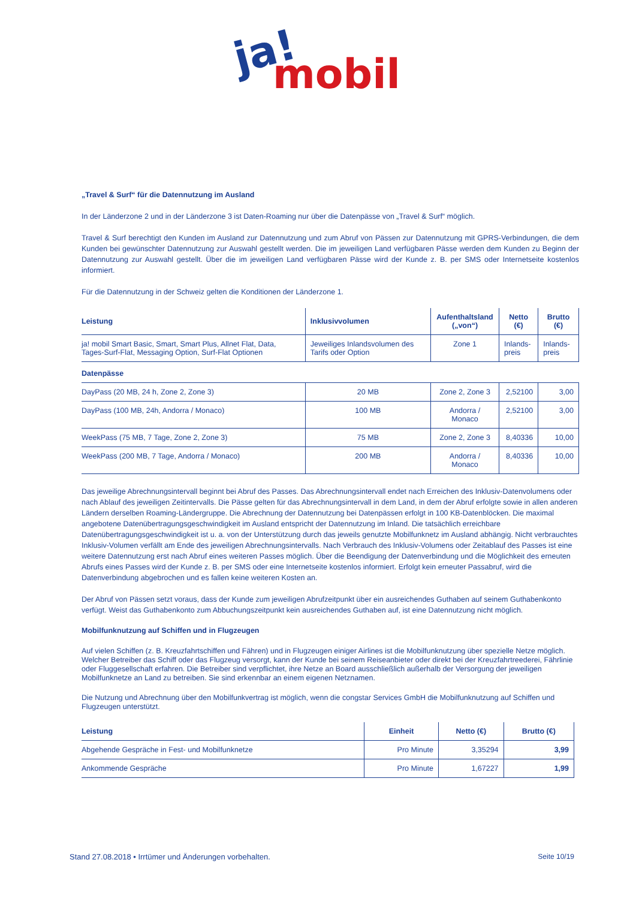ja!
mobil
„Travel & Surf“ für die Datennutzung im Ausland
In der Länderzone 2 und in der Länderzone 3 ist Daten-Roaming nur über die Datenpässe von „Travel & Surf“ möglich.
Travel & Surf berechtigt den Kunden im Ausland zur Datennutzung und zum Abruf von Pässen zur Datennutzung mit GPRS-Verbindungen, die dem Kunden bei gewünschter Datennutzung zur Auswahl gestellt werden. Die im jeweiligen Land verfügbaren Pässe werden dem Kunden zu Beginn der Datennutzung zur Auswahl gestellt. Über die im jeweiligen Land verfügbaren Pässe wird der Kunde z. B. per SMS oder Internetseite kostenlos informiert.
Für die Datennutzung in der Schweiz gelten die Konditionen der Länderzone 1.
| Leistung | Inklusivvolumen | Aufenthaltsland („von“) | Netto (€) | Brutto (€) |
| --- | --- | --- | --- | --- |
| ja! mobil Smart Basic, Smart, Smart Plus, Allnet Flat, Data, Tages-Surf-Flat, Messaging Option, Surf-Flat Optionen | Jeweiliges Inlandsvolumen des Tarifs oder Option | Zone 1 | Inlands- preis | Inlands- preis |
| Datenpässe | | | | |
| DayPass (20 MB, 24 h, Zone 2, Zone 3) | 20 MB | Zone 2, Zone 3 | 2,52100 | 3,00 |
| DayPass (100 MB, 24h, Andorra / Monaco) | 100 MB | Andorra / Monaco | 2,52100 | 3,00 |
| WeekPass (75 MB, 7 Tage, Zone 2, Zone 3) | 75 MB | Zone 2, Zone 3 | 8,40336 | 10,00 |
| WeekPass (200 MB, 7 Tage, Andorra / Monaco) | 200 MB | Andorra / Monaco | 8,40336 | 10,00 |
Das jeweilige Abrechnungsintervall beginnt bei Abruf des Passes. Das Abrechnungsintervall endet nach Erreichen des Inklusiv-Datenvolumens oder nach Ablauf des jeweiligen Zeitintervalls. Die Pässe gelten für das Abrechnungsintervall in dem Land, in dem der Abruf erfolgte sowie in allen anderen Ländern derselben Roaming-Ländergruppe. Die Abrechnung der Datennutzung bei Datenpässen erfolgt in 100 KB-Datenblöcken. Die maximal angebotene Datenübertragungsgeschwindigkeit im Ausland entspricht der Datennutzung im Inland. Die tatsächlich erreichbare Datenübertragungsgeschwindigkeit ist u. a. von der Unterstützung durch das jeweils genutzte Mobilfunknetz im Ausland abhängig. Nicht verbrauchtes Inklusiv-Volumen verfällt am Ende des jeweiligen Abrechnungsintervalls. Nach Verbrauch des Inklusiv-Volumens oder Zeitablauf des Passes ist eine weitere Datennutzung erst nach Abruf eines weiteren Passes möglich. Über die Beendigung der Datenverbindung und die Möglichkeit des erneuten Abrufs eines Passes wird der Kunde z. B. per SMS oder eine Internetseite kostenlos informiert. Erfolgt kein erneuter Passabruf, wird die Datenverbindung abgebrochen und es fallen keine weiteren Kosten an.
Der Abruf von Pässen setzt voraus, dass der Kunde zum jeweiligen Abrufzeitpunkt über ein ausreichendes Guthaben auf seinem Guthabenkonto verfügt. Weist das Guthabenkonto zum Abbuchungszeitpunkt kein ausreichendes Guthaben auf, ist eine Datennutzung nicht möglich.
Mobilfunknutzung auf Schiffen und in Flugzeugen
Auf vielen Schiffen (z. B. Kreuzfahrtschiffen und Fähren) und in Flugzeugen einiger Airlines ist die Mobilfunknutzung über spezielle Netze möglich. Welcher Betreiber das Schiff oder das Flugzeug versorgt, kann der Kunde bei seinem Reiseanbieter oder direkt bei der Kreuzfahrtreederei, Fährlinie oder Fluggesellschaft erfahren. Die Betreiber sind verpflichtet, ihre Netze an Board ausschließlich außerhalb der Versorgung der jeweiligen Mobilfunknetze an Land zu betreiben. Sie sind erkennbar an einem eigenen Netznamen.
Die Nutzung und Abrechnung über den Mobilfunkvertrag ist möglich, wenn die congstar Services GmbH die Mobilfunknutzung auf Schiffen und Flugzeugen unterstützt.
| Leistung | Einheit | Netto (€) | Brutto (€) |
| --- | --- | --- | --- |
| Abgehende Gespräche in Fest- und Mobilfunknetze | Pro Minute | 3,35294 | 3,99 |
| Ankommende Gespräche | Pro Minute | 1,67227 | 1,99 |
Stand 27.08.2018 • Irrtümer und Änderungen vorbehalten. Seite 10/19